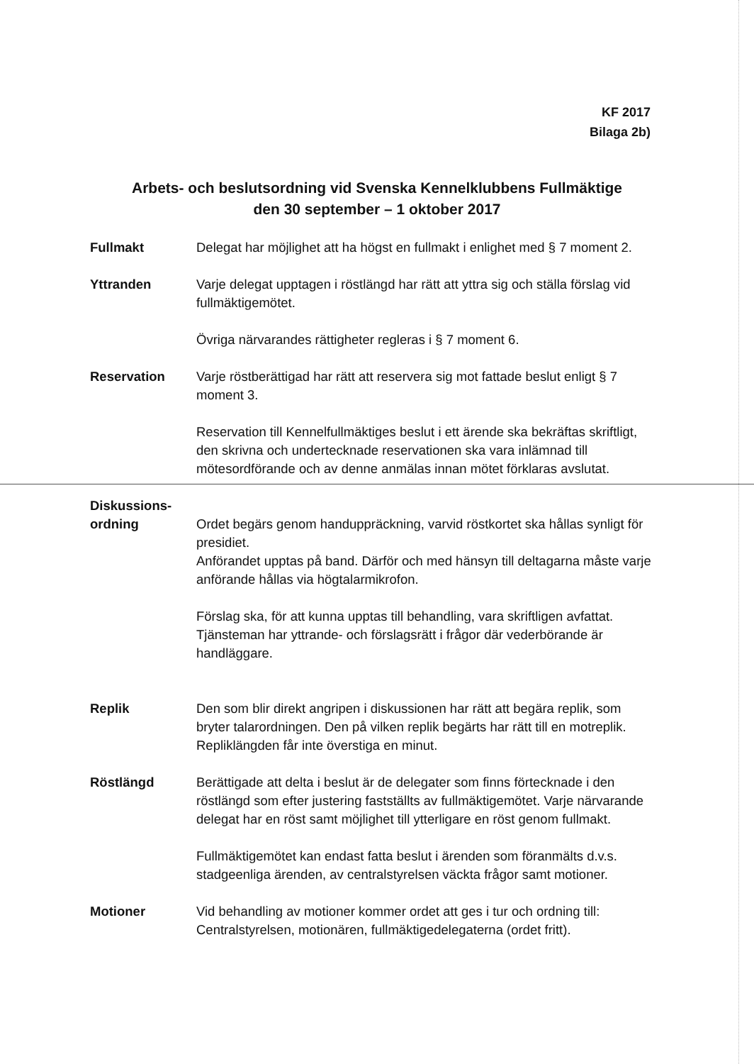KF 2017
Bilaga 2b)
Arbets- och beslutsordning vid Svenska Kennelklubbens Fullmäktige
den 30 september – 1 oktober 2017
Fullmakt Delegat har möjlighet att ha högst en fullmakt i enlighet med § 7 moment 2.
Yttranden Varje delegat upptagen i röstlängd har rätt att yttra sig och ställa förslag vid fullmäktigemötet.
Övriga närvarandes rättigheter regleras i § 7 moment 6.
Reservation Varje röstberättigad har rätt att reservera sig mot fattade beslut enligt § 7 moment 3.
Reservation till Kennelfullmäktiges beslut i ett ärende ska bekräftas skriftligt, den skrivna och undertecknade reservationen ska vara inlämnad till mötesordförande och av denne anmälas innan mötet förklaras avslutat.
Diskussions-
ordning
Ordet begärs genom handuppräckning, varvid röstkortet ska hållas synligt för presidiet.
Anförandet upptas på band. Därför och med hänsyn till deltagarna måste varje anförande hållas via högtalarmikrofon.
Förslag ska, för att kunna upptas till behandling, vara skriftligen avfattat. Tjänsteman har yttrande- och förslagsrätt i frågor där vederbörande är handläggare.
Replik Den som blir direkt angripen i diskussionen har rätt att begära replik, som bryter talarordningen. Den på vilken replik begärts har rätt till en motreplik. Repliklängden får inte överstiga en minut.
Röstlängd Berättigade att delta i beslut är de delegater som finns förtecknade i den röstlängd som efter justering fastställts av fullmäktigemötet. Varje närvarande delegat har en röst samt möjlighet till ytterligare en röst genom fullmakt.
Fullmäktigemötet kan endast fatta beslut i ärenden som föranmälts d.v.s. stadgeenliga ärenden, av centralstyrelsen väckta frågor samt motioner.
Motioner Vid behandling av motioner kommer ordet att ges i tur och ordning till: Centralstyrelsen, motionären, fullmäktigedelegaterna (ordet fritt).